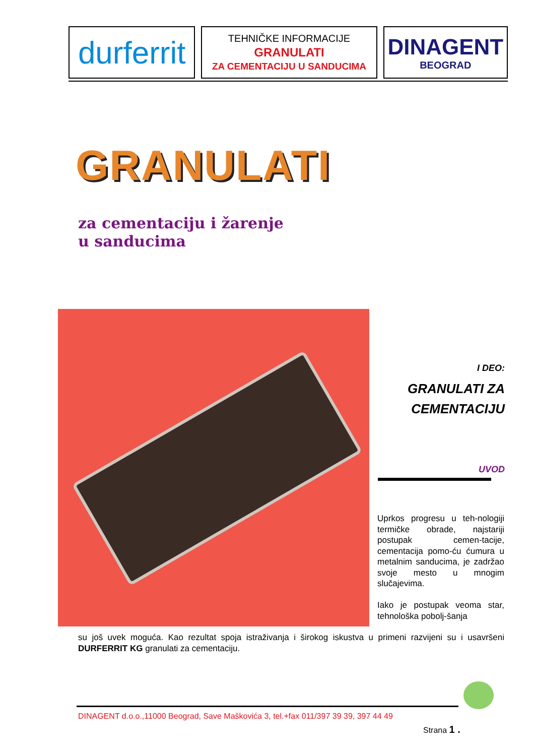durferrit
TEHNIČKE INFORMACIJE
GRANULATI
ZA CEMENTACIJU U SANDUCIMA
DINAGENT
BEOGRAD
GRANULATI
za cementaciju i žarenje
u sanducima
I DEO:
GRANULATI ZA
CEMENTACIJU
UVOD
Uprkos progresu u teh-nologiji termičke obrade, najstariji postupak cemen-tacije, cementacija pomo-ću ćumura u metalnim sanducima, je zadržao svoje mesto u mnogim slučajevima.
Iako je postupak veoma star, tehnološka pobolj-šanja
su još uvek moguća. Kao rezultat spoja istraživanja i širokog iskustva u primeni razvijeni su i usavršeni DURFERRIT KG granulati za cementaciju.
DINAGENT d.o.o.,11000 Beograd, Save Maškovića 3, tel.+fax 011/397 39 39, 397 44 49
Strana 1 .